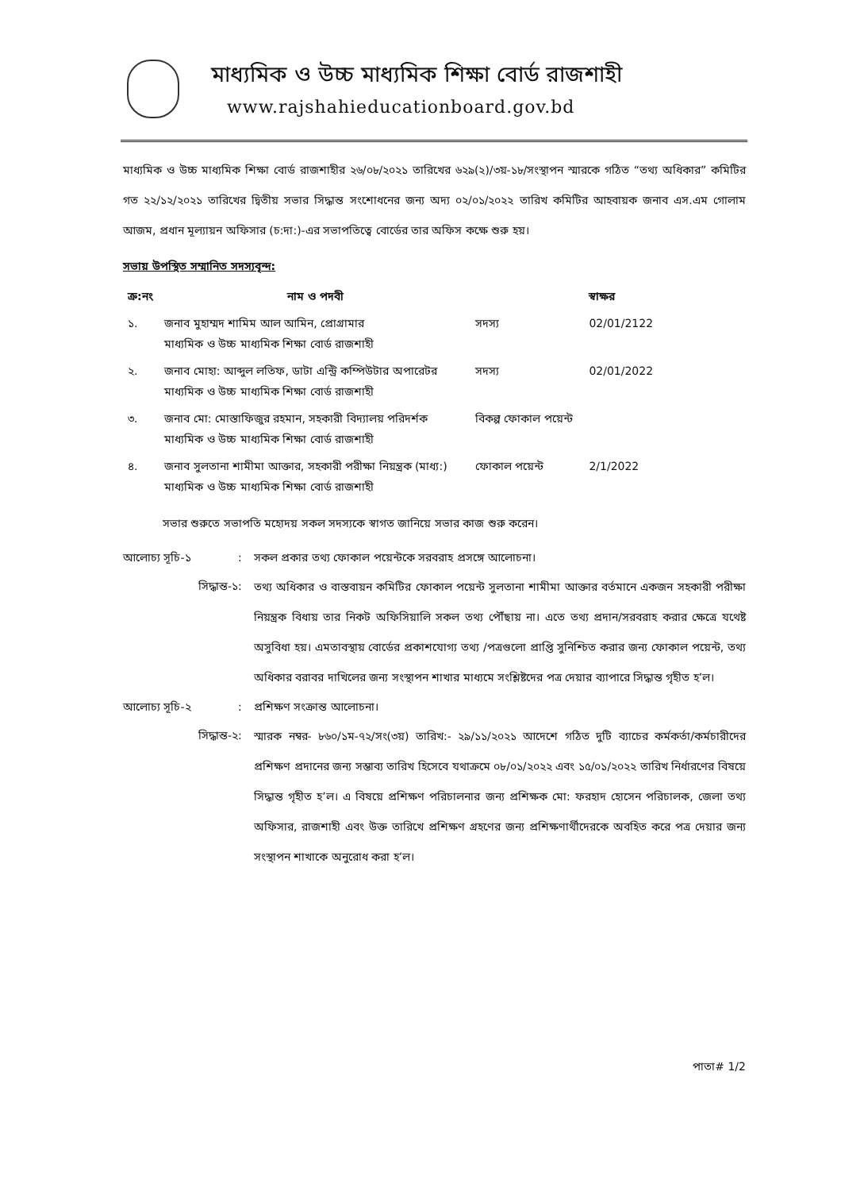মাধ্যমিক ও উচ্চ মাধ্যমিক শিক্ষা বোর্ড রাজশাহী
www.rajshahieducationboard.gov.bd
মাধ্যমিক ও উচ্চ মাধ্যমিক শিক্ষা বোর্ড রাজশাহীর ২৬/০৮/২০২১ তারিখের ৬২৯(২)/৩য়-১৮/সংস্থাপন স্মারকে গঠিত “তথ্য অধিকার” কমিটির গত ২২/১২/২০২১ তারিখের দ্বিতীয় সভার সিদ্ধান্ত সংশোধনের জন্য অদ্য ০২/০১/২০২২ তারিখ কমিটির আহবায়ক জনাব এস.এম গোলাম আজম, প্রধান মূল্যায়ন অফিসার (চ:দা:)-এর সভাপতিত্বে বোর্ডের তার অফিস কক্ষে শুরু হয়।
সভায় উপস্থিত সম্মানিত সদস্যবৃন্দ:
| ক্র:নং | নাম ও পদবী | | স্বাক্ষর |
| --- | --- | --- | --- |
| ১. | জনাব মুহাম্মদ শামিম আল আমিন, প্রোগ্রামার মাধ্যমিক ও উচ্চ মাধ্যমিক শিক্ষা বোর্ড রাজশাহী | সদস্য | 02/01/2122 |
| ২. | জনাব মোহা: আব্দুল লতিফ, ডাটা এন্ট্রি কম্পিউটার অপারেটর মাধ্যমিক ও উচ্চ মাধ্যমিক শিক্ষা বোর্ড রাজশাহী | সদস্য | 02/01/2022 |
| ৩. | জনাব মো: মোস্তাফিজুর রহমান, সহকারী বিদ্যালয় পরিদর্শক মাধ্যমিক ও উচ্চ মাধ্যমিক শিক্ষা বোর্ড রাজশাহী | বিকল্প ফোকাল পয়েন্ট | |
| ৪. | জনাব সুলতানা শামীমা আক্তার, সহকারী পরীক্ষা নিয়ন্ত্রক (মাধ্য:) মাধ্যমিক ও উচ্চ মাধ্যমিক শিক্ষা বোর্ড রাজশাহী | ফোকাল পয়েন্ট | 2/1/2022 |
সভার শুরুতে সভাপতি মহোদয় সকল সদস্যকে স্বাগত জানিয়ে সভার কাজ শুরু করেন।
আলোচ্য সূচি-১
:
সকল প্রকার তথ্য ফোকাল পয়েন্টকে সরবরাহ প্রসঙ্গে আলোচনা।
সিদ্ধান্ত-১
:
তথ্য অধিকার ও বাস্তবায়ন কমিটির ফোকাল পয়েন্ট সুলতানা শামীমা আক্তার বর্তমানে একজন সহকারী পরীক্ষা নিয়ন্ত্রক বিধায় তার নিকট অফিসিয়ালি সকল তথ্য পৌঁছায় না। এতে তথ্য প্রদান/সরবরাহ করার ক্ষেত্রে যথেষ্ট অসুবিধা হয়। এমতাবস্থায় বোর্ডের প্রকাশযোগ্য তথ্য /পত্রগুলো প্রাপ্তি সুনিশ্চিত করার জন্য ফোকাল পয়েন্ট, তথ্য অধিকার বরাবর দাখিলের জন্য সংস্থাপন শাখার মাধ্যমে সংশ্লিষ্টদের পত্র দেয়ার ব্যাপারে সিদ্ধান্ত গৃহীত হ’ল।
আলোচ্য সূচি-২
:
প্রশিক্ষণ সংক্রান্ত আলোচনা।
সিদ্ধান্ত-২
:
স্মারক নম্বর- ৮৬০/১ম-৭২/সং(৩য়) তারিখ:- ২৯/১১/২০২১ আদেশে গঠিত দুটি ব্যাচের কর্মকর্তা/কর্মচারীদের প্রশিক্ষণ প্রদানের জন্য সম্ভাব্য তারিখ হিসেবে যথাক্রমে ০৮/০১/২০২২ এবং ১৫/০১/২০২২ তারিখ নির্ধারণের বিষয়ে সিদ্ধান্ত গৃহীত হ’ল। এ বিষয়ে প্রশিক্ষণ পরিচালনার জন্য প্রশিক্ষক মো: ফরহাদ হোসেন পরিচালক, জেলা তথ্য অফিসার, রাজশাহী এবং উক্ত তারিখে প্রশিক্ষণ গ্রহণের জন্য প্রশিক্ষণার্থীদেরকে অবহিত করে পত্র দেয়ার জন্য সংস্থাপন শাখাকে অনুরোধ করা হ’ল।
পাতা# 1/2